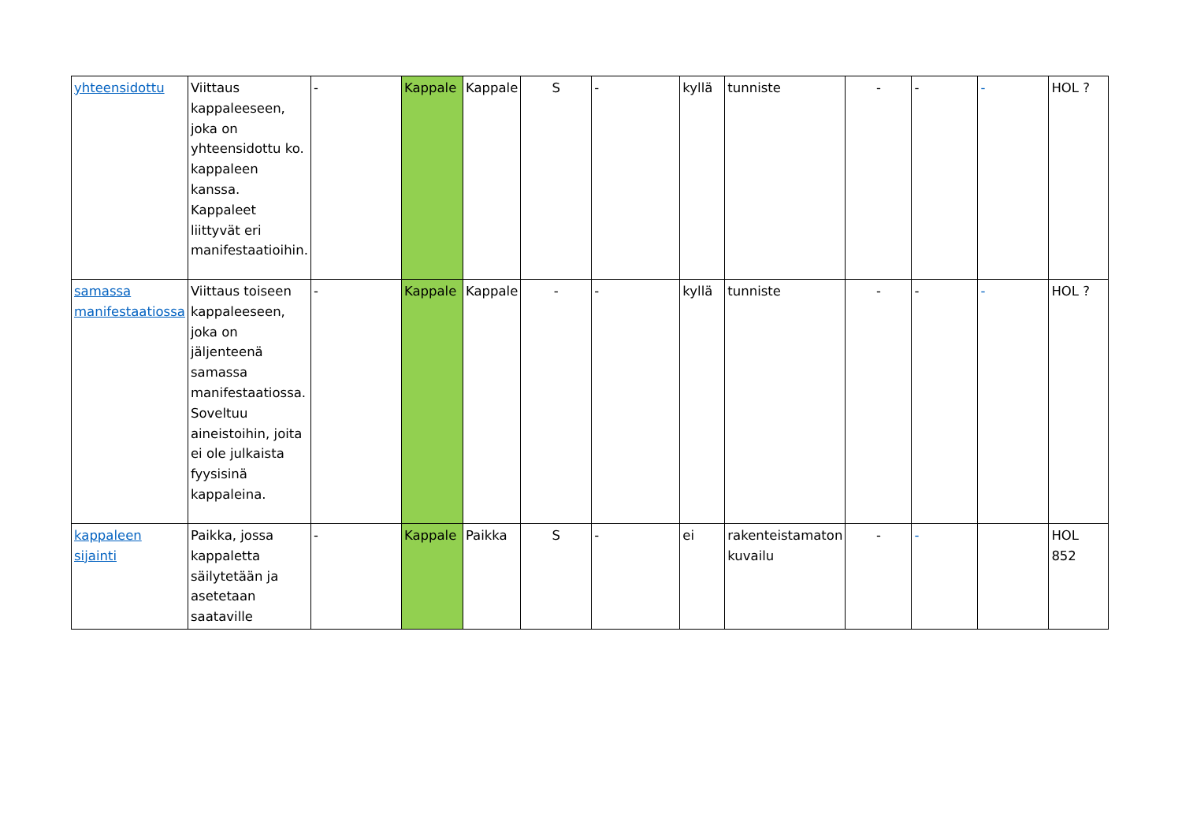| yhteensidottu | Viittaus kappaleeseen, joka on yhteensidottu ko. kappaleen kanssa. Kappaleet liittyvät eri manifestaatioihin. | - | Kappale | Kappale | S | - | kyllä | tunniste | - | - | - | HOL ? |
| samassa manifestaatiossa | Viittaus toiseen kappaleeseen, joka on jäljenteenä samassa manifestaatiossa. Soveltuu aineistoihin, joita ei ole julkaista fyysisinä kappaleina. | - | Kappale | Kappale | - | - | kyllä | tunniste | - | - | - | HOL ? |
| kappaleen sijainti | Paikka, jossa kappaletta säilytetään ja asetetaan saataville | - | Kappale | Paikka | S | - | ei | rakenteistamaton kuvailu | - | - | | HOL 852 |